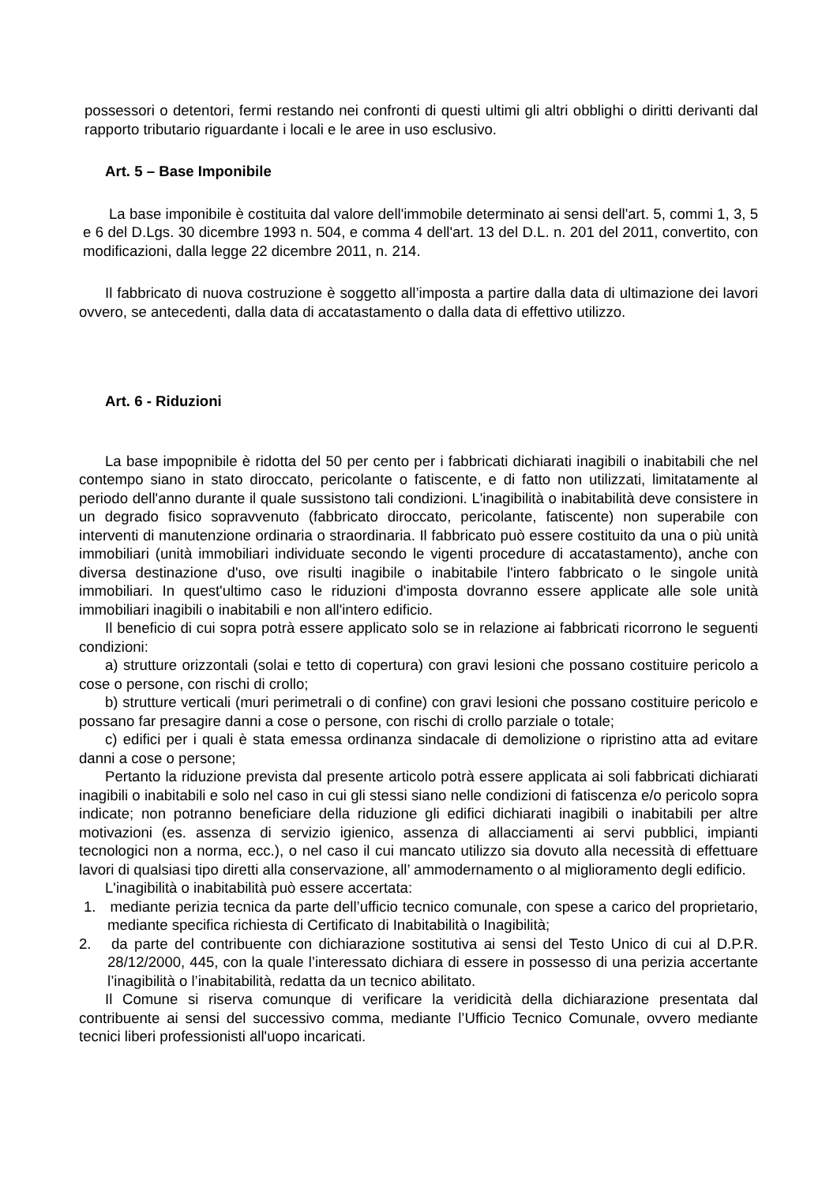possessori o detentori, fermi restando nei confronti di questi ultimi gli altri obblighi o diritti derivanti dal rapporto tributario riguardante i locali e le aree in uso esclusivo.
Art. 5 – Base Imponibile
La base imponibile è costituita dal valore dell'immobile determinato ai sensi dell'art. 5, commi 1, 3, 5 e 6 del D.Lgs. 30 dicembre 1993 n. 504, e comma 4 dell'art. 13 del D.L. n. 201 del 2011, convertito, con modificazioni, dalla legge 22 dicembre 2011, n. 214.
Il fabbricato di nuova costruzione è soggetto all’imposta a partire dalla data di ultimazione dei lavori ovvero, se antecedenti, dalla data di accatastamento o dalla data di effettivo utilizzo.
Art. 6 - Riduzioni
La base impopnibile è ridotta del 50 per cento per i fabbricati dichiarati inagibili o inabitabili che nel contempo siano in stato diroccato, pericolante o fatiscente, e di fatto non utilizzati, limitatamente al periodo dell'anno durante il quale sussistono tali condizioni. L'inagibilità o inabitabilità deve consistere in un degrado fisico sopravvenuto (fabbricato diroccato, pericolante, fatiscente) non superabile con interventi di manutenzione ordinaria o straordinaria. Il fabbricato può essere costituito da una o più unità immobiliari (unità immobiliari individuate secondo le vigenti procedure di accatastamento), anche con diversa destinazione d'uso, ove risulti inagibile o inabitabile l'intero fabbricato o le singole unità immobiliari. In quest'ultimo caso le riduzioni d'imposta dovranno essere applicate alle sole unità immobiliari inagibili o inabitabili e non all'intero edificio.
Il beneficio di cui sopra potrà essere applicato solo se in relazione ai fabbricati ricorrono le seguenti condizioni:
a) strutture orizzontali (solai e tetto di copertura) con gravi lesioni che possano costituire pericolo a cose o persone, con rischi di crollo;
b) strutture verticali (muri perimetrali o di confine) con gravi lesioni che possano costituire pericolo e possano far presagire danni a cose o persone, con rischi di crollo parziale o totale;
c) edifici per i quali è stata emessa ordinanza sindacale di demolizione o ripristino atta ad evitare danni a cose o persone;
Pertanto la riduzione prevista dal presente articolo potrà essere applicata ai soli fabbricati dichiarati inagibili o inabitabili e solo nel caso in cui gli stessi siano nelle condizioni di fatiscenza e/o pericolo sopra indicate; non potranno beneficiare della riduzione gli edifici dichiarati inagibili o inabitabili per altre motivazioni (es. assenza di servizio igienico, assenza di allacciamenti ai servi pubblici, impianti tecnologici non a norma, ecc.), o nel caso il cui mancato utilizzo sia dovuto alla necessità di effettuare lavori di qualsiasi tipo diretti alla conservazione, all’ ammodernamento o al miglioramento degli edificio.
L'inagibilità o inabitabilità può essere accertata:
1. mediante perizia tecnica da parte dell’ufficio tecnico comunale, con spese a carico del proprietario, mediante specifica richiesta di Certificato di Inabitabilità o Inagibilità;
2. da parte del contribuente con dichiarazione sostitutiva ai sensi del Testo Unico di cui al D.P.R. 28/12/2000, 445, con la quale l’interessato dichiara di essere in possesso di una perizia accertante l’inagibilità o l’inabitabilità, redatta da un tecnico abilitato.
Il Comune si riserva comunque di verificare la veridicità della dichiarazione presentata dal contribuente ai sensi del successivo comma, mediante l’Ufficio Tecnico Comunale, ovvero mediante tecnici liberi professionisti all'uopo incaricati.